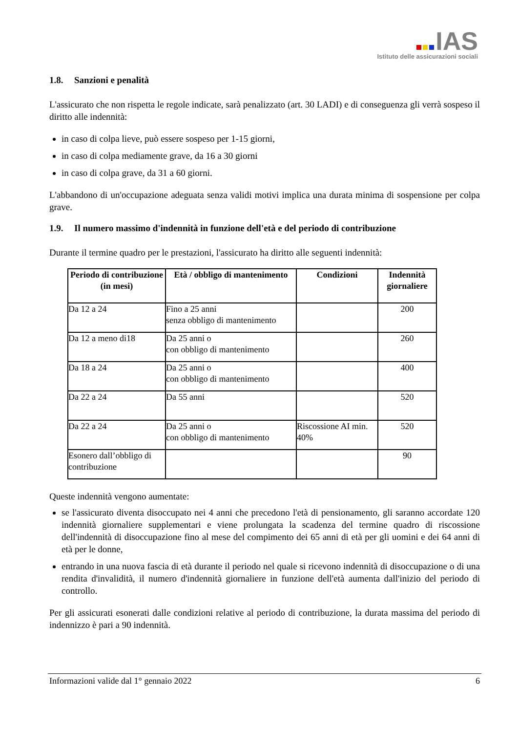IAS
Istituto delle assicurazioni sociali
1.8. Sanzioni e penalità
L'assicurato che non rispetta le regole indicate, sarà penalizzato (art. 30 LADI) e di conseguenza gli verrà sospeso il diritto alle indennità:
in caso di colpa lieve, può essere sospeso per 1-15 giorni,
in caso di colpa mediamente grave, da 16 a 30 giorni
in caso di colpa grave, da 31 a 60 giorni.
L'abbandono di un'occupazione adeguata senza validi motivi implica una durata minima di sospensione per colpa grave.
1.9. Il numero massimo d'indennità in funzione dell'età e del periodo di contribuzione
Durante il termine quadro per le prestazioni, l'assicurato ha diritto alle seguenti indennità:
| Periodo di contribuzione (in mesi) | Età / obbligo di mantenimento | Condizioni | Indennità giornaliere |
| --- | --- | --- | --- |
| Da 12 a 24 | Fino a 25 anni senza obbligo di mantenimento | | 200 |
| Da 12 a meno di18 | Da 25 anni o con obbligo di mantenimento | | 260 |
| Da 18 a 24 | Da 25 anni o con obbligo di mantenimento | | 400 |
| Da 22 a 24 | Da 55 anni | | 520 |
| Da 22 a 24 | Da 25 anni o con obbligo di mantenimento | Riscossione AI min. 40% | 520 |
| Esonero dall’obbligo di contribuzione | | | 90 |
Queste indennità vengono aumentate:
se l'assicurato diventa disoccupato nei 4 anni che precedono l'età di pensionamento, gli saranno accordate 120 indennità giornaliere supplementari e viene prolungata la scadenza del termine quadro di riscossione dell'indennità di disoccupazione fino al mese del compimento dei 65 anni di età per gli uomini e dei 64 anni di età per le donne,
entrando in una nuova fascia di età durante il periodo nel quale si ricevono indennità di disoccupazione o di una rendita d'invalidità, il numero d'indennità giornaliere in funzione dell'età aumenta dall'inizio del periodo di controllo.
Per gli assicurati esonerati dalle condizioni relative al periodo di contribuzione, la durata massima del periodo di indennizzo è pari a 90 indennità.
Informazioni valide dal 1° gennaio 2022 6